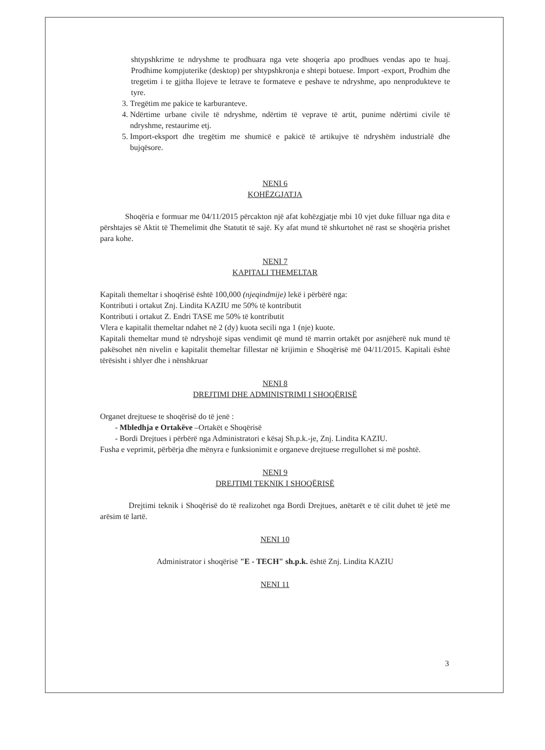shtypshkrime te ndryshme te prodhuara nga vete shoqeria apo prodhues vendas apo te huaj. Prodhime kompjuterike (desktop) per shtypshkronja e shtepi botuese. Import -export, Prodhim dhe tregetim i te gjitha llojeve te letrave te formateve e peshave te ndryshme, apo nenprodukteve te tyre.
3. Tregëtim me pakice te karburanteve.
4. Ndërtime urbane civile të ndryshme, ndërtim të veprave të artit, punime ndërtimi civile të ndryshme, restaurime etj.
5. Import-eksport dhe tregëtim me shumicë e pakicë të artikujve të ndryshëm industrialë dhe bujqësore.
NENI 6
KOHËZGJATJA
Shoqëria e formuar me 04/11/2015 përcakton një afat kohëzgjatje mbi 10 vjet duke filluar nga dita e përshtajes së Aktit të Themelimit dhe Statutit të sajë. Ky afat mund të shkurtohet në rast se shoqëria prishet para kohe.
NENI 7
KAPITALI THEMELTAR
Kapitali themeltar i shoqërisë është 100,000 (njeqindmije) lekë i përbërë nga:
Kontributi i ortakut Znj. Lindita KAZIU me 50% të kontributit
Kontributi i ortakut Z. Endri TASE me 50% të kontributit
Vlera e kapitalit themeltar ndahet në 2 (dy) kuota secili nga 1 (nje) kuote.
Kapitali themeltar mund të ndryshojë sipas vendimit që mund të marrin ortakët por asnjëherë nuk mund të pakësohet nën nivelin e kapitalit themeltar fillestar në krijimin e Shoqërisë më 04/11/2015. Kapitali është tërësisht i shlyer dhe i nënshkruar
NENI 8
DREJTIMI DHE ADMINISTRIMI I SHOQËRISË
Organet drejtuese te shoqërisë do të jenë :
- Mbledhja e Ortakëve –Ortakët e Shoqërisë
- Bordi Drejtues i përbërë nga Administratori e kësaj Sh.p.k.-je, Znj. Lindita KAZIU.
Fusha e veprimit, përbërja dhe mënyra e funksionimit e organeve drejtuese rregullohet si më poshtë.
NENI 9
DREJTIMI TEKNIK I SHOQËRISË
Drejtimi teknik i Shoqërisë do të realizohet nga Bordi Drejtues, anëtarët e të cilit duhet të jetë me arësim të lartë.
NENI 10
Administrator i shoqërisë "E - TECH" sh.p.k. është Znj. Lindita KAZIU
NENI 11
3